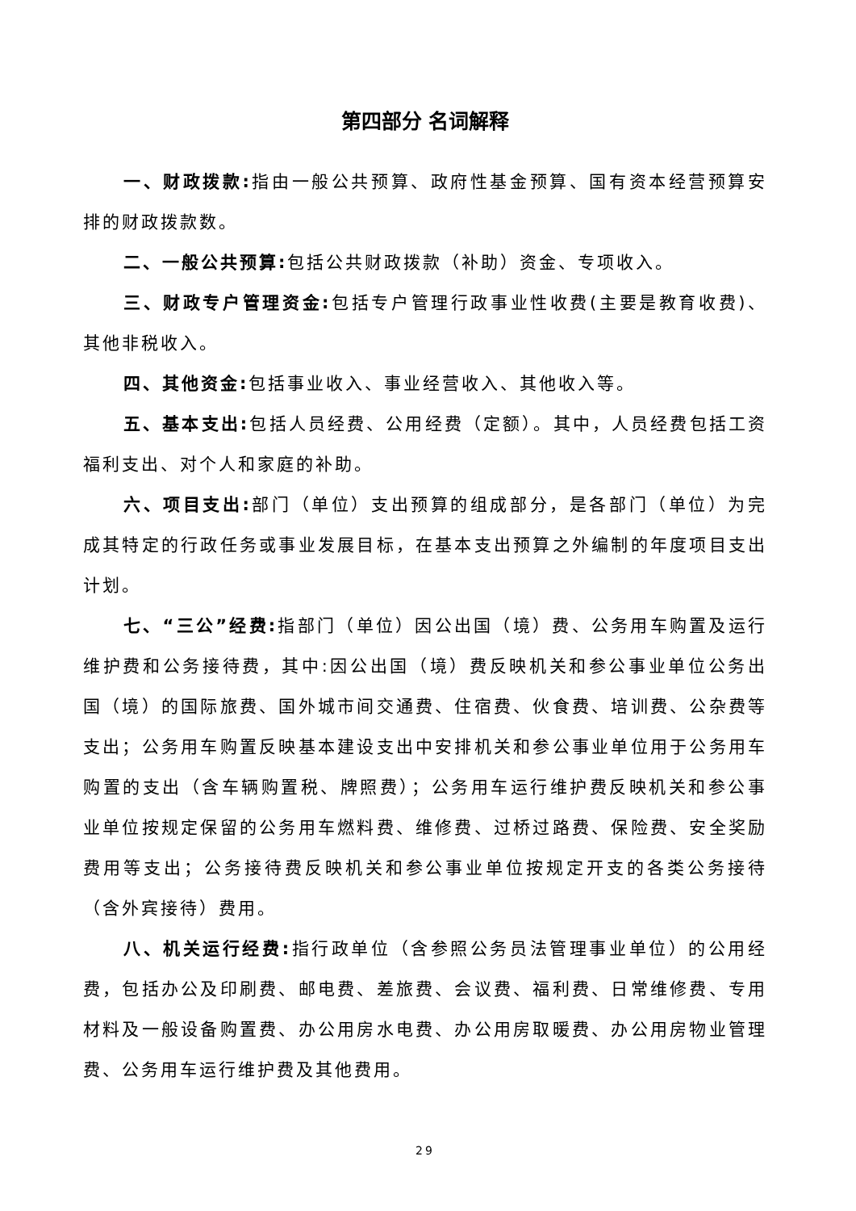第四部分 名词解释
一、财政拨款: 指由一般公共预算、政府性基金预算、国有资本经营预算安排的财政拨款数。
二、一般公共预算: 包括公共财政拨款（补助）资金、专项收入。
三、财政专户管理资金: 包括专户管理行政事业性收费(主要是教育收费)、其他非税收入。
四、其他资金: 包括事业收入、事业经营收入、其他收入等。
五、基本支出: 包括人员经费、公用经费（定额）。其中，人员经费包括工资福利支出、对个人和家庭的补助。
六、项目支出: 部门（单位）支出预算的组成部分，是各部门（单位）为完成其特定的行政任务或事业发展目标，在基本支出预算之外编制的年度项目支出计划。
七、“三公”经费: 指部门（单位）因公出国（境）费、公务用车购置及运行维护费和公务接待费，其中:因公出国（境）费反映机关和参公事业单位公务出国（境）的国际旅费、国外城市间交通费、住宿费、伙食费、培训费、公杂费等支出；公务用车购置反映基本建设支出中安排机关和参公事业单位用于公务用车购置的支出（含车辆购置税、牌照费）；公务用车运行维护费反映机关和参公事业单位按规定保留的公务用车燃料费、维修费、过桥过路费、保险费、安全奖励费用等支出；公务接待费反映机关和参公事业单位按规定开支的各类公务接待（含外宾接待）费用。
八、机关运行经费: 指行政单位（含参照公务员法管理事业单位）的公用经费，包括办公及印刷费、邮电费、差旅费、会议费、福利费、日常维修费、专用材料及一般设备购置费、办公用房水电费、办公用房取暖费、办公用房物业管理费、公务用车运行维护费及其他费用。
29